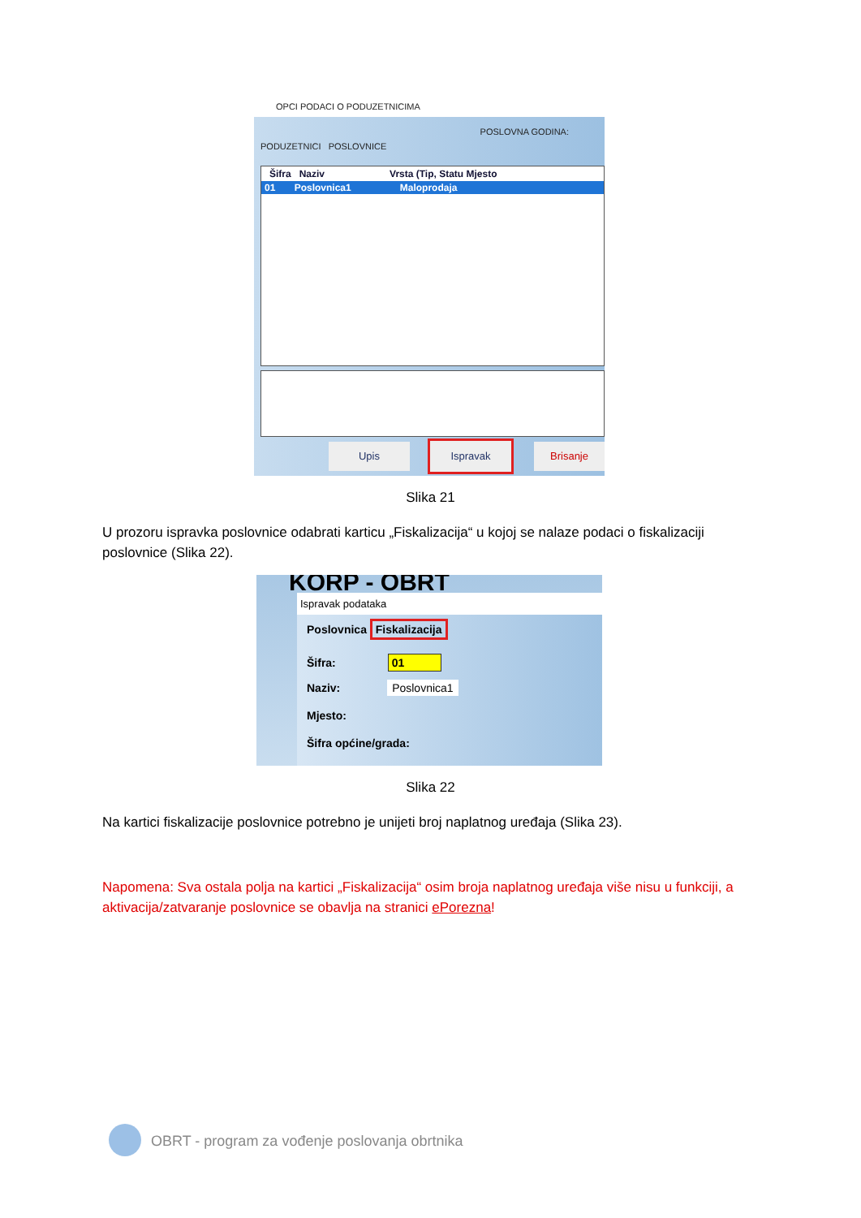OPCI PODACI O PODUZETNICIMA
POSLOVNA GODINA:
PODUZETNICI POSLOVNICE
Šifra Naziv Vrsta (Tip, Statu Mjesto
01 Poslovnica1 Maloprodaja
Upis Ispravak Brisanje
Slika 21
U prozoru ispravka poslovnice odabrati karticu „Fiskalizacija“ u kojoj se nalaze podaci o fiskalizaciji poslovnice (Slika 22).
KORP - OBRT
Ispravak podataka
Poslovnica Fiskalizacija
Šifra: 01
Naziv: Poslovnica1
Mjesto:
Šifra općine/grada:
Slika 22
Na kartici fiskalizacije poslovnice potrebno je unijeti broj naplatnog uređaja (Slika 23).
Napomena: Sva ostala polja na kartici „Fiskalizacija“ osim broja naplatnog uređaja više nisu u funkciji, a aktivacija/zatvaranje poslovnice se obavlja na stranici ePorezna!
OBRT - program za vođenje poslovanja obrtnika